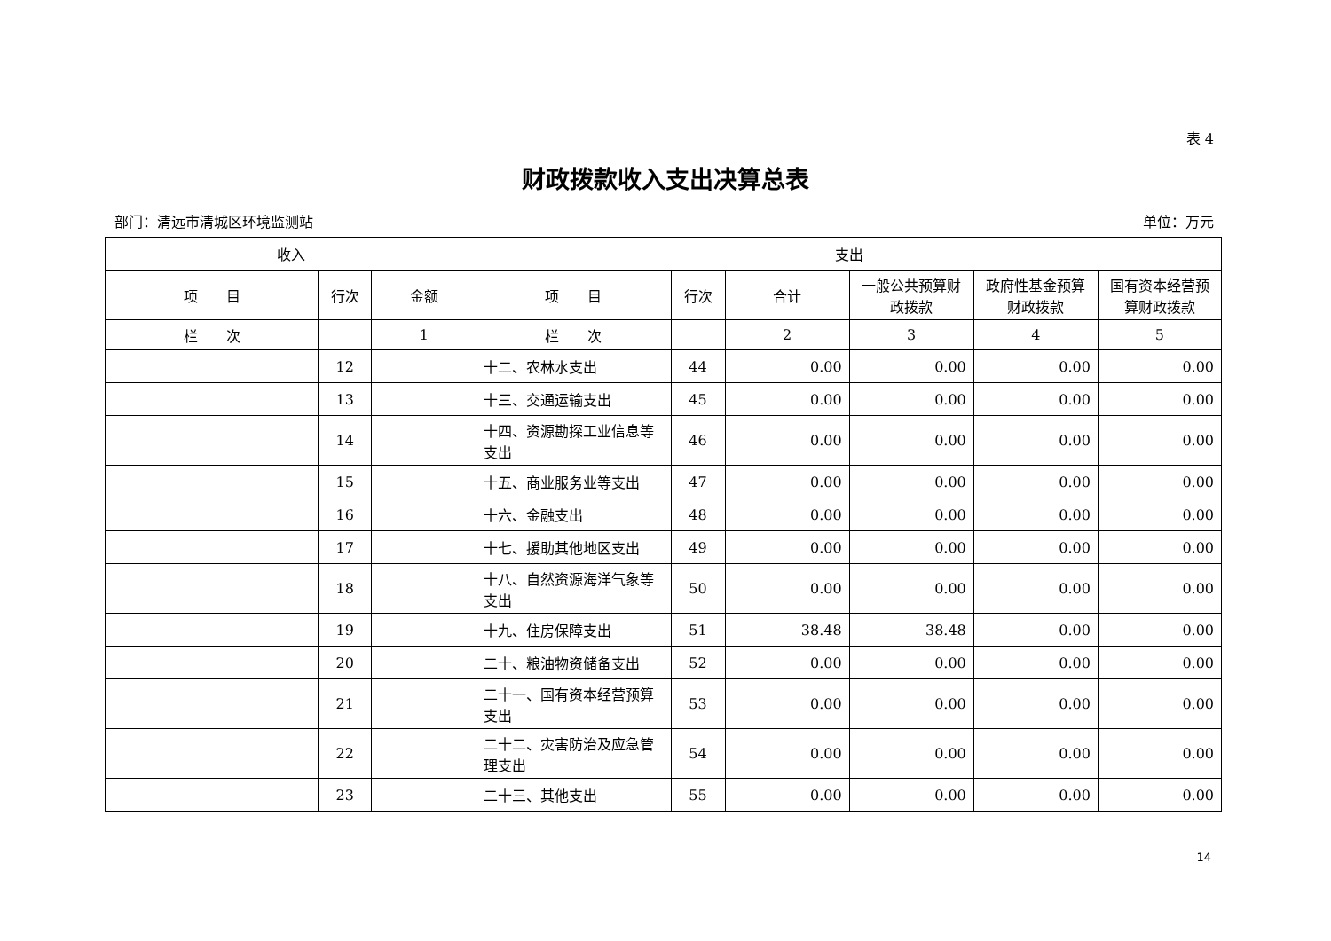表 4
财政拨款收入支出决算总表
部门：清远市清城区环境监测站 单位：万元
| 收入 | | | 支出 | | | | | |
| --- | --- | --- | --- | --- | --- | --- | --- | --- |
| 项 目 | 行次 | 金额 | 项 目 | 行次 | 合计 | 一般公共预算财政拨款 | 政府性基金预算财政拨款 | 国有资本经营预算财政拨款 |
| 栏 次 | | 1 | 栏 次 | | 2 | 3 | 4 | 5 |
| | 12 | | 十二、农林水支出 | 44 | 0.00 | 0.00 | 0.00 | 0.00 |
| | 13 | | 十三、交通运输支出 | 45 | 0.00 | 0.00 | 0.00 | 0.00 |
| | 14 | | 十四、资源勘探工业信息等支出 | 46 | 0.00 | 0.00 | 0.00 | 0.00 |
| | 15 | | 十五、商业服务业等支出 | 47 | 0.00 | 0.00 | 0.00 | 0.00 |
| | 16 | | 十六、金融支出 | 48 | 0.00 | 0.00 | 0.00 | 0.00 |
| | 17 | | 十七、援助其他地区支出 | 49 | 0.00 | 0.00 | 0.00 | 0.00 |
| | 18 | | 十八、自然资源海洋气象等支出 | 50 | 0.00 | 0.00 | 0.00 | 0.00 |
| | 19 | | 十九、住房保障支出 | 51 | 38.48 | 38.48 | 0.00 | 0.00 |
| | 20 | | 二十、粮油物资储备支出 | 52 | 0.00 | 0.00 | 0.00 | 0.00 |
| | 21 | | 二十一、国有资本经营预算支出 | 53 | 0.00 | 0.00 | 0.00 | 0.00 |
| | 22 | | 二十二、灾害防治及应急管理支出 | 54 | 0.00 | 0.00 | 0.00 | 0.00 |
| | 23 | | 二十三、其他支出 | 55 | 0.00 | 0.00 | 0.00 | 0.00 |
14